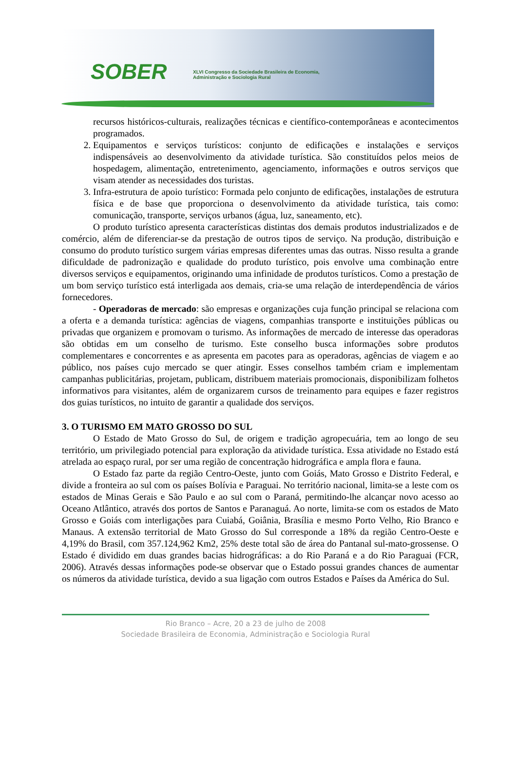SOBER
XLVI Congresso da Sociedade Brasileira de Economia,
Administração e Sociologia Rural
recursos históricos-culturais, realizações técnicas e científico-contemporâneas e acontecimentos programados.
2. Equipamentos e serviços turísticos: conjunto de edificações e instalações e serviços indispensáveis ao desenvolvimento da atividade turística. São constituídos pelos meios de hospedagem, alimentação, entretenimento, agenciamento, informações e outros serviços que visam atender as necessidades dos turistas.
3. Infra-estrutura de apoio turístico: Formada pelo conjunto de edificações, instalações de estrutura física e de base que proporciona o desenvolvimento da atividade turística, tais como: comunicação, transporte, serviços urbanos (água, luz, saneamento, etc).
O produto turístico apresenta características distintas dos demais produtos industrializados e de comércio, além de diferenciar-se da prestação de outros tipos de serviço. Na produção, distribuição e consumo do produto turístico surgem várias empresas diferentes umas das outras. Nisso resulta a grande dificuldade de padronização e qualidade do produto turístico, pois envolve uma combinação entre diversos serviços e equipamentos, originando uma infinidade de produtos turísticos. Como a prestação de um bom serviço turístico está interligada aos demais, cria-se uma relação de interdependência de vários fornecedores.
- Operadoras de mercado: são empresas e organizações cuja função principal se relaciona com a oferta e a demanda turística: agências de viagens, companhias transporte e instituições públicas ou privadas que organizem e promovam o turismo. As informações de mercado de interesse das operadoras são obtidas em um conselho de turismo. Este conselho busca informações sobre produtos complementares e concorrentes e as apresenta em pacotes para as operadoras, agências de viagem e ao público, nos países cujo mercado se quer atingir. Esses conselhos também criam e implementam campanhas publicitárias, projetam, publicam, distribuem materiais promocionais, disponibilizam folhetos informativos para visitantes, além de organizarem cursos de treinamento para equipes e fazer registros dos guias turísticos, no intuito de garantir a qualidade dos serviços.
3. O TURISMO EM MATO GROSSO DO SUL
O Estado de Mato Grosso do Sul, de origem e tradição agropecuária, tem ao longo de seu território, um privilegiado potencial para exploração da atividade turística. Essa atividade no Estado está atrelada ao espaço rural, por ser uma região de concentração hidrográfica e ampla flora e fauna.
O Estado faz parte da região Centro-Oeste, junto com Goiás, Mato Grosso e Distrito Federal, e divide a fronteira ao sul com os países Bolívia e Paraguai. No território nacional, limita-se a leste com os estados de Minas Gerais e São Paulo e ao sul com o Paraná, permitindo-lhe alcançar novo acesso ao Oceano Atlântico, através dos portos de Santos e Paranaguá. Ao norte, limita-se com os estados de Mato Grosso e Goiás com interligações para Cuiabá, Goiânia, Brasília e mesmo Porto Velho, Rio Branco e Manaus. A extensão territorial de Mato Grosso do Sul corresponde a 18% da região Centro-Oeste e 4,19% do Brasil, com 357.124,962 Km2, 25% deste total são de área do Pantanal sul-mato-grossense. O Estado é dividido em duas grandes bacias hidrográficas: a do Rio Paraná e a do Rio Paraguai (FCR, 2006). Através dessas informações pode-se observar que o Estado possui grandes chances de aumentar os números da atividade turística, devido a sua ligação com outros Estados e Países da América do Sul.
Rio Branco – Acre, 20 a 23 de julho de 2008
Sociedade Brasileira de Economia, Administração e Sociologia Rural